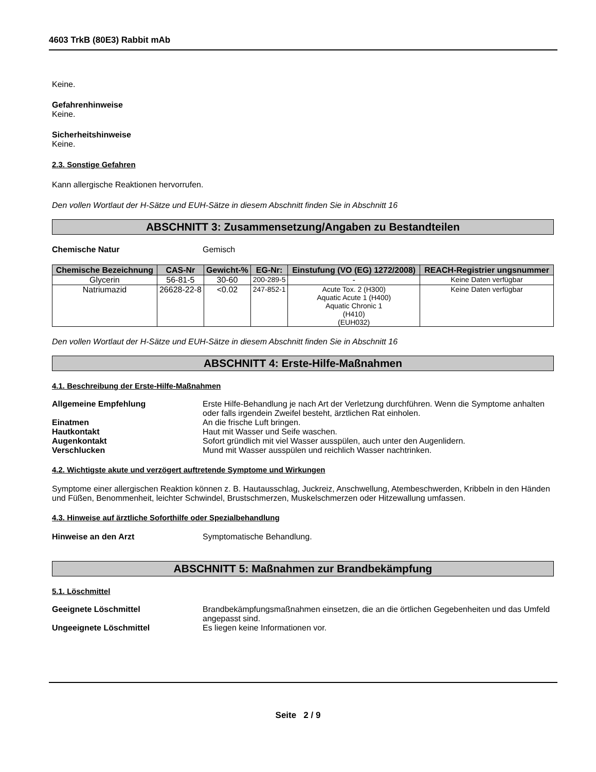4603 TrkB (80E3) Rabbit mAb
Keine.
Gefahrenhinweise
Keine.
Sicherheitshinweise
Keine.
2.3. Sonstige Gefahren
Kann allergische Reaktionen hervorrufen.
Den vollen Wortlaut der H-Sätze und EUH-Sätze in diesem Abschnitt finden Sie in Abschnitt 16
ABSCHNITT 3: Zusammensetzung/Angaben zu Bestandteilen
Chemische Natur Gemisch
| Chemische Bezeichnung | CAS-Nr | Gewicht-% | EG-Nr: | Einstufung (VO (EG) 1272/2008) | REACH-Registrier ungsnummer |
| --- | --- | --- | --- | --- | --- |
| Glycerin | 56-81-5 | 30-60 | 200-289-5 | - | Keine Daten verfügbar |
| Natriumazid | 26628-22-8 | <0.02 | 247-852-1 | Acute Tox. 2 (H300) Aquatic Acute 1 (H400) Aquatic Chronic 1 (H410) (EUH032) | Keine Daten verfügbar |
Den vollen Wortlaut der H-Sätze und EUH-Sätze in diesem Abschnitt finden Sie in Abschnitt 16
ABSCHNITT 4: Erste-Hilfe-Maßnahmen
4.1. Beschreibung der Erste-Hilfe-Maßnahmen
Allgemeine Empfehlung Erste Hilfe-Behandlung je nach Art der Verletzung durchführen. Wenn die Symptome anhalten oder falls irgendein Zweifel besteht, ärztlichen Rat einholen.
Einatmen An die frische Luft bringen.
Hautkontakt Haut mit Wasser und Seife waschen.
Augenkontakt Sofort gründlich mit viel Wasser ausspülen, auch unter den Augenlidern.
Verschlucken Mund mit Wasser ausspülen und reichlich Wasser nachtrinken.
4.2. Wichtigste akute und verzögert auftretende Symptome und Wirkungen
Symptome einer allergischen Reaktion können z. B. Hautausschlag, Juckreiz, Anschwellung, Atembeschwerden, Kribbeln in den Händen und Füßen, Benommenheit, leichter Schwindel, Brustschmerzen, Muskelschmerzen oder Hitzewallung umfassen.
4.3. Hinweise auf ärztliche Soforthilfe oder Spezialbehandlung
Hinweise an den Arzt Symptomatische Behandlung.
ABSCHNITT 5: Maßnahmen zur Brandbekämpfung
5.1. Löschmittel
Geeignete Löschmittel Brandbekämpfungsmaßnahmen einsetzen, die an die örtlichen Gegebenheiten und das Umfeld angepasst sind.
Ungeeignete Löschmittel Es liegen keine Informationen vor.
Seite 2 / 9